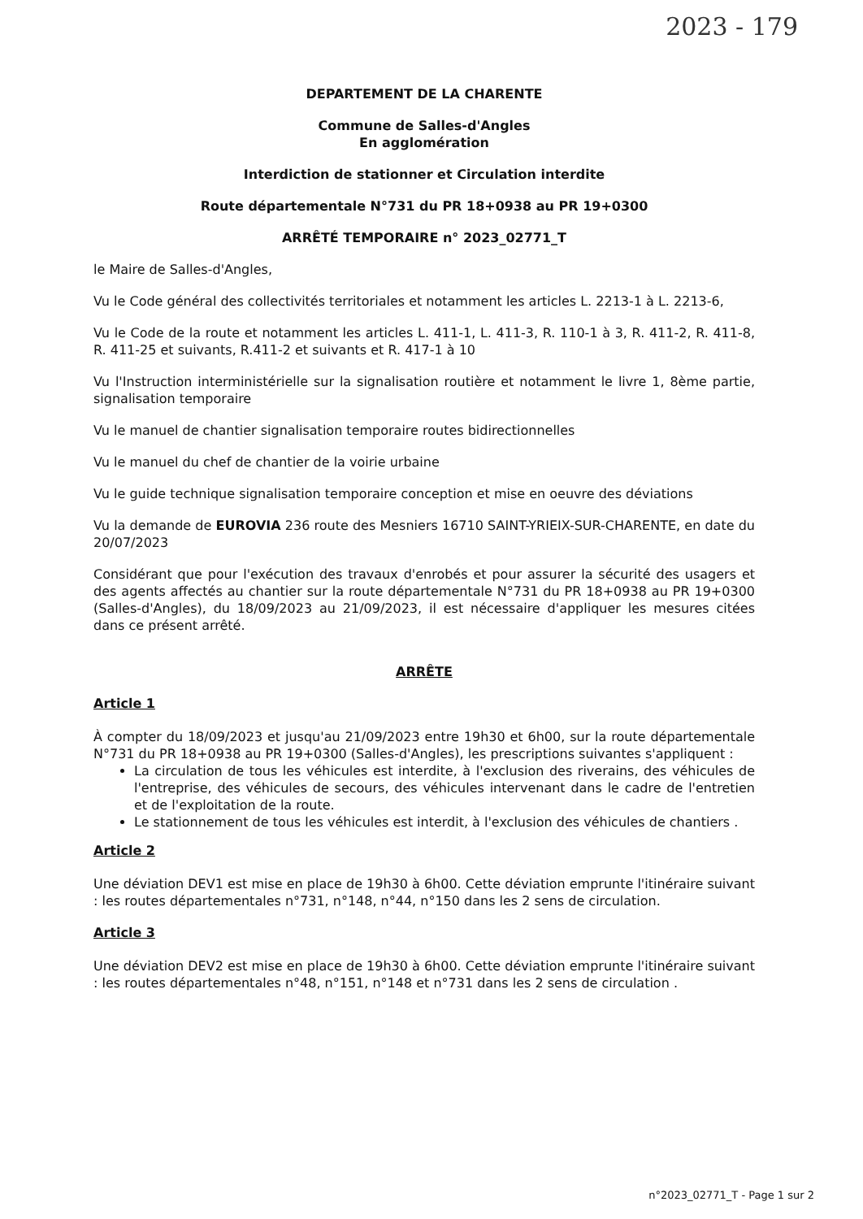2023 - 179
DEPARTEMENT DE LA CHARENTE
Commune de Salles-d'Angles
En agglomération
Interdiction de stationner et Circulation interdite
Route départementale N°731 du PR 18+0938 au PR 19+0300
ARRÊTÉ TEMPORAIRE n° 2023_02771_T
le Maire de Salles-d'Angles,
Vu le Code général des collectivités territoriales et notamment les articles L. 2213-1 à L. 2213-6,
Vu le Code de la route et notamment les articles L. 411-1, L. 411-3, R. 110-1 à 3, R. 411-2, R. 411-8, R. 411-25 et suivants, R.411-2 et suivants et R. 417-1 à 10
Vu l'Instruction interministérielle sur la signalisation routière et notamment le livre 1, 8ème partie, signalisation temporaire
Vu le manuel de chantier signalisation temporaire routes bidirectionnelles
Vu le manuel du chef de chantier de la voirie urbaine
Vu le guide technique signalisation temporaire conception et mise en oeuvre des déviations
Vu la demande de EUROVIA 236 route des Mesniers 16710 SAINT-YRIEIX-SUR-CHARENTE, en date du 20/07/2023
Considérant que pour l'exécution des travaux d'enrobés et pour assurer la sécurité des usagers et des agents affectés au chantier sur la route départementale N°731 du PR 18+0938 au PR 19+0300 (Salles-d'Angles), du 18/09/2023 au 21/09/2023, il est nécessaire d'appliquer les mesures citées dans ce présent arrêté.
ARRÊTE
Article 1
À compter du 18/09/2023 et jusqu'au 21/09/2023 entre 19h30 et 6h00, sur la route départementale N°731 du PR 18+0938 au PR 19+0300 (Salles-d'Angles), les prescriptions suivantes s'appliquent :
La circulation de tous les véhicules est interdite, à l'exclusion des riverains, des véhicules de l'entreprise, des véhicules de secours, des véhicules intervenant dans le cadre de l'entretien et de l'exploitation de la route.
Le stationnement de tous les véhicules est interdit, à l'exclusion des véhicules de chantiers .
Article 2
Une déviation DEV1 est mise en place de 19h30 à 6h00. Cette déviation emprunte l'itinéraire suivant : les routes départementales n°731, n°148, n°44, n°150 dans les 2 sens de circulation.
Article 3
Une déviation DEV2 est mise en place de 19h30 à 6h00. Cette déviation emprunte l'itinéraire suivant : les routes départementales n°48, n°151, n°148 et n°731 dans les 2 sens de circulation .
n°2023_02771_T - Page 1 sur 2